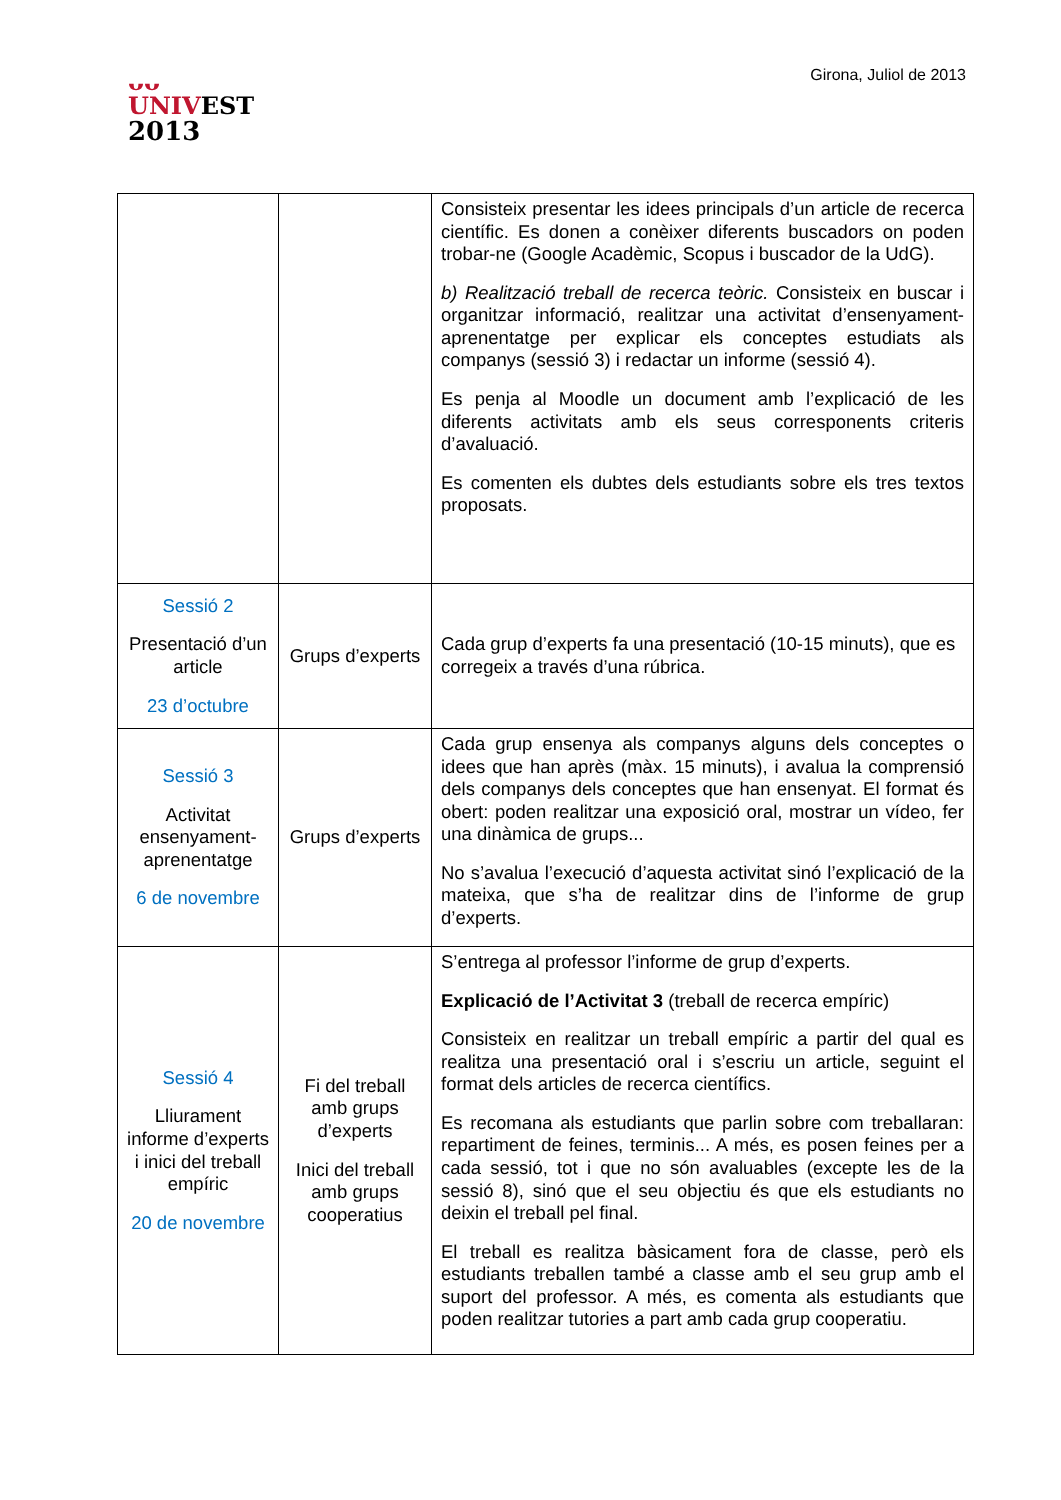ᴗᴗ
UNIVEST
2013
Girona, Juliol de 2013
| | | Consisteix presentar les idees principals d’un article de recerca científic. Es donen a conèixer diferents buscadors on poden trobar-ne (Google Acadèmic, Scopus i buscador de la UdG). b) Realització treball de recerca teòric. Consisteix en buscar i organitzar informació, realitzar una activitat d’ensenyament-aprenentatge per explicar els conceptes estudiats als companys (sessió 3) i redactar un informe (sessió 4). Es penja al Moodle un document amb l’explicació de les diferents activitats amb els seus corresponents criteris d’avaluació. Es comenten els dubtes dels estudiants sobre els tres textos proposats. |
| Sessió 2 Presentació d’un article 23 d’octubre | Grups d’experts | Cada grup d’experts fa una presentació (10-15 minuts), que es corregeix a través d’una rúbrica. |
| Sessió 3 Activitat ensenyament-aprenentatge 6 de novembre | Grups d’experts | Cada grup ensenya als companys alguns dels conceptes o idees que han après (màx. 15 minuts), i avalua la comprensió dels companys dels conceptes que han ensenyat. El format és obert: poden realitzar una exposició oral, mostrar un vídeo, fer una dinàmica de grups... No s’avalua l’execució d’aquesta activitat sinó l’explicació de la mateixa, que s’ha de realitzar dins de l’informe de grup d’experts. |
| Sessió 4 Lliurament informe d’experts i inici del treball empíric 20 de novembre | Fi del treball amb grups d’experts Inici del treball amb grups cooperatius | S’entrega al professor l’informe de grup d’experts. Explicació de l’Activitat 3 (treball de recerca empíric) Consisteix en realitzar un treball empíric a partir del qual es realitza una presentació oral i s’escriu un article, seguint el format dels articles de recerca científics. Es recomana als estudiants que parlin sobre com treballaran: repartiment de feines, terminis... A més, es posen feines per a cada sessió, tot i que no són avaluables (excepte les de la sessió 8), sinó que el seu objectiu és que els estudiants no deixin el treball pel final. El treball es realitza bàsicament fora de classe, però els estudiants treballen també a classe amb el seu grup amb el suport del professor. A més, es comenta als estudiants que poden realitzar tutories a part amb cada grup cooperatiu. |